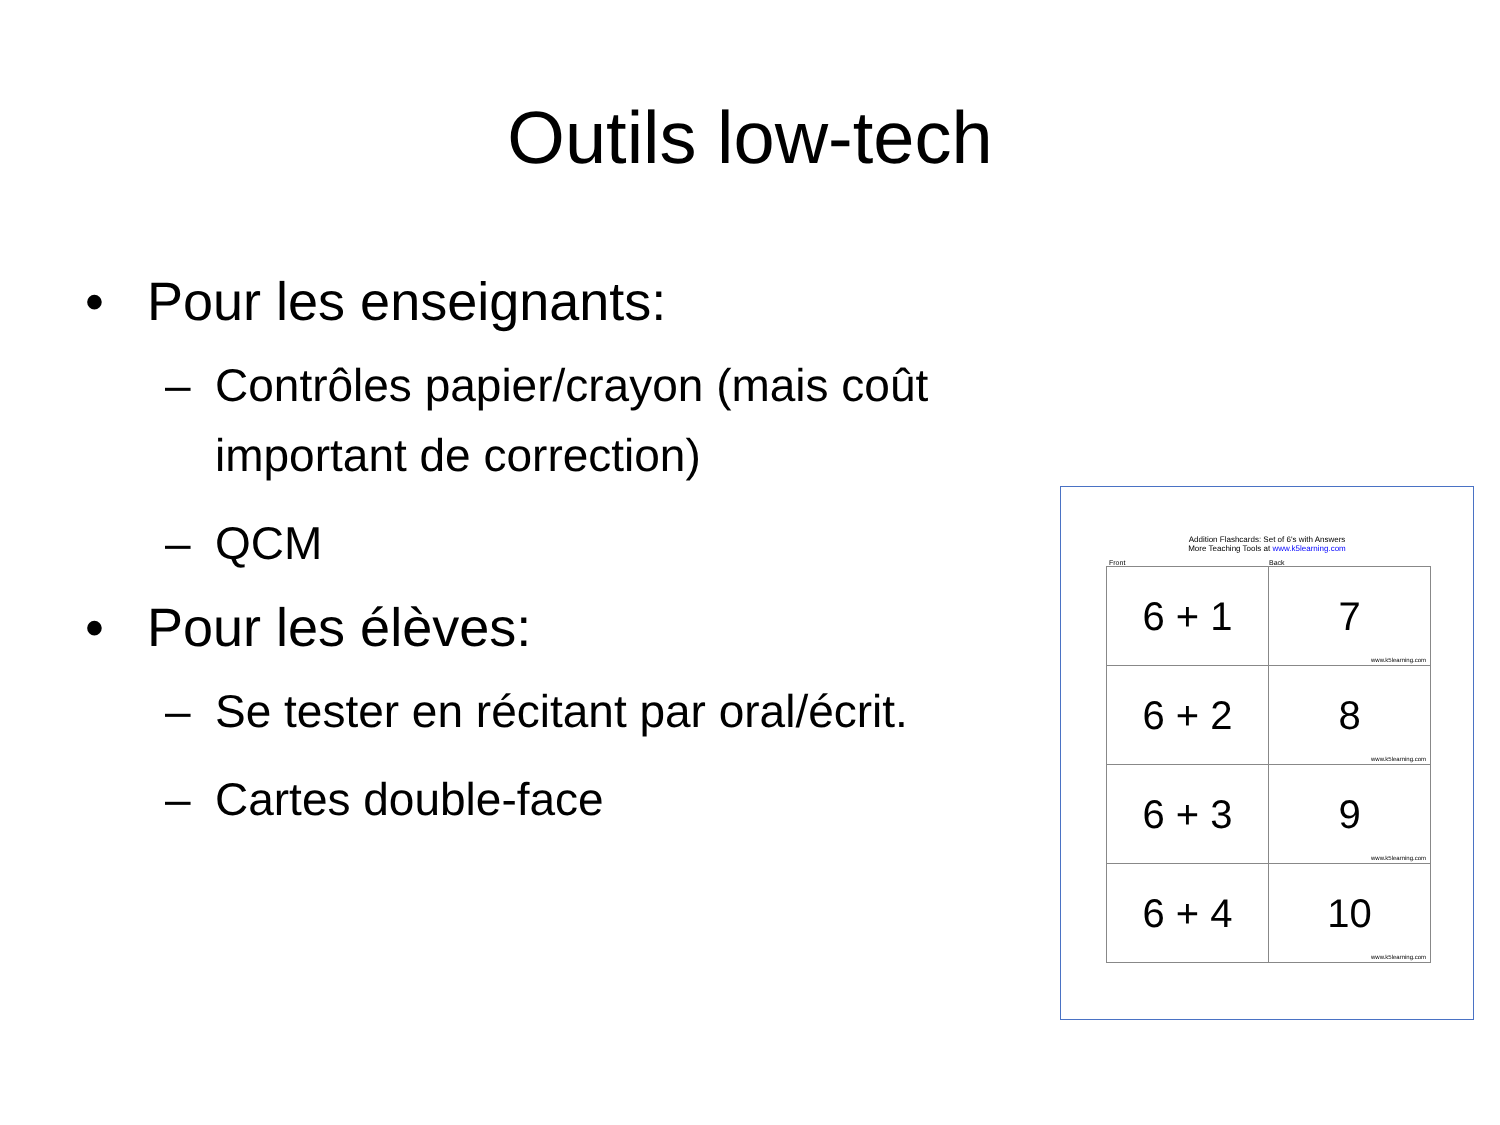Outils low-tech
• Pour les enseignants:
– Contrôles papier/crayon (mais coût important de correction)
– QCM
• Pour les élèves:
– Se tester en récitant par oral/écrit.
– Cartes double-face
Addition Flashcards: Set of 6's with Answers
More Teaching Tools at www.k5learning.com
Front Back
| 6 + 1 | 7 www.k5learning.com |
| 6 + 2 | 8 www.k5learning.com |
| 6 + 3 | 9 www.k5learning.com |
| 6 + 4 | 10 www.k5learning.com |